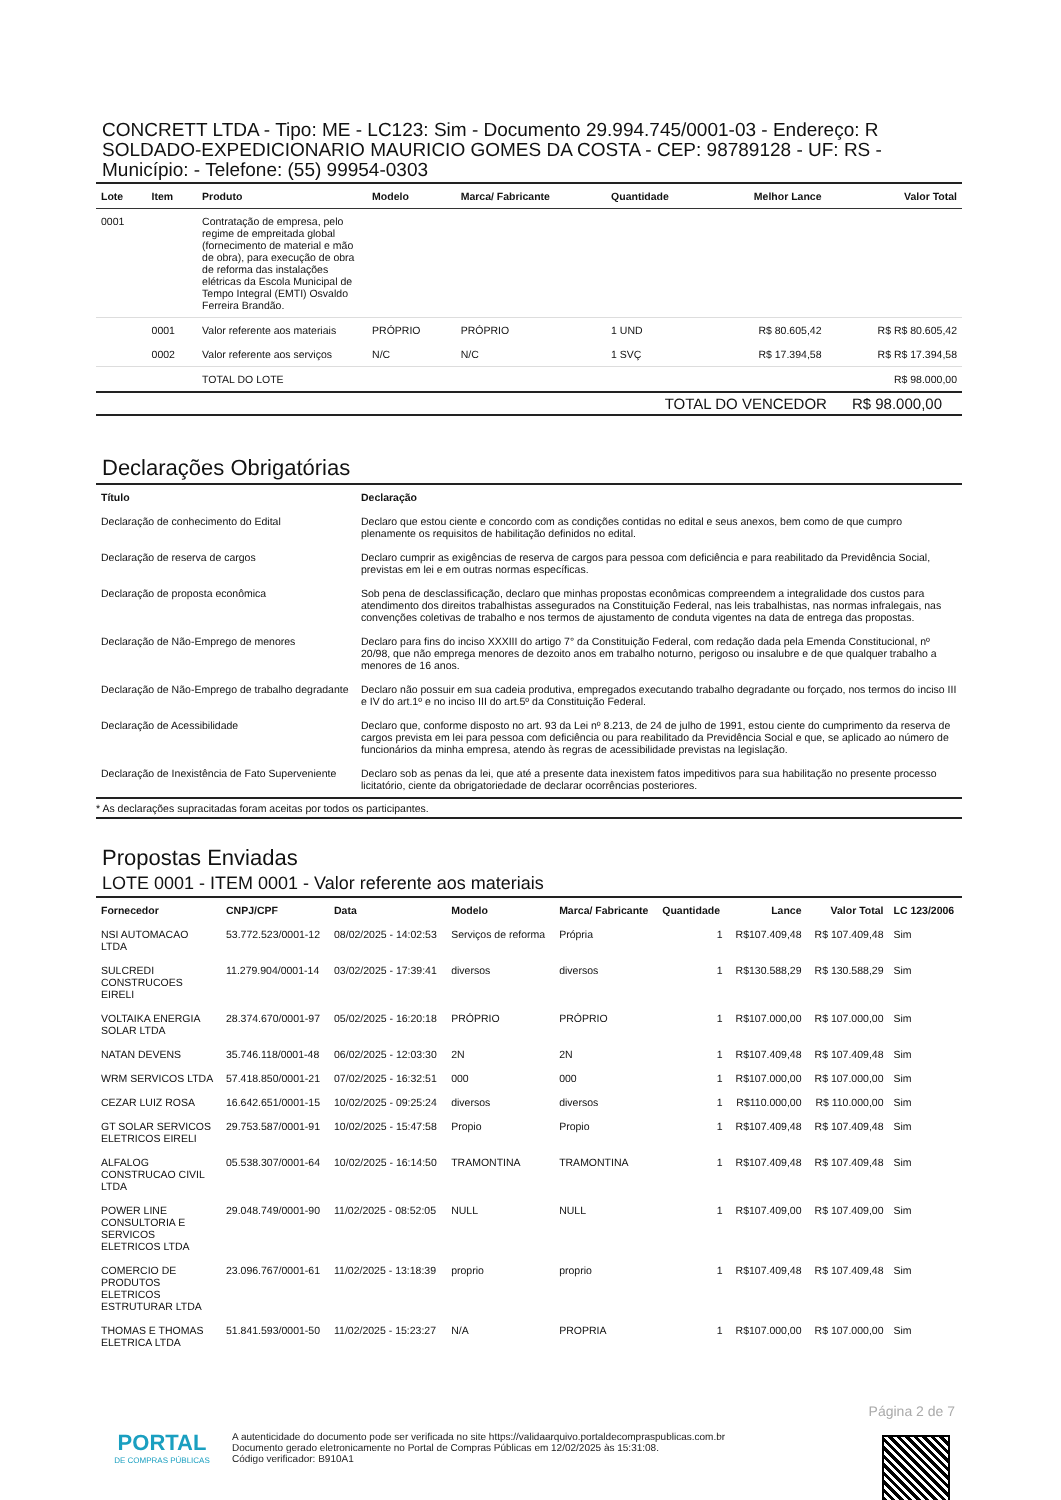CONCRETT LTDA - Tipo: ME - LC123: Sim - Documento 29.994.745/0001-03 - Endereço: R SOLDADO-EXPEDICIONARIO MAURICIO GOMES DA COSTA - CEP: 98789128 - UF: RS - Município: - Telefone: (55) 99954-0303
| Lote | Item | Produto | Modelo | Marca/ Fabricante | Quantidade | Melhor Lance | Valor Total |
| --- | --- | --- | --- | --- | --- | --- | --- |
| 0001 | | Contratação de empresa, pelo regime de empreitada global (fornecimento de material e mão de obra), para execução de obra de reforma das instalações elétricas da Escola Municipal de Tempo Integral (EMTI) Osvaldo Ferreira Brandão. | | | | | |
| | 0001 | Valor referente aos materiais | PRÓPRIO | PRÓPRIO | 1 UND | R$ 80.605,42 | R$ R$ 80.605,42 |
| | 0002 | Valor referente aos serviços | N/C | N/C | 1 SVÇ | R$ 17.394,58 | R$ R$ 17.394,58 |
| | | TOTAL DO LOTE | | | | | R$ 98.000,00 |
| TOTAL DO VENCEDOR R$ 98.000,00 | | | | | | | |
Declarações Obrigatórias
| Título | Declaração |
| --- | --- |
| Declaração de conhecimento do Edital | Declaro que estou ciente e concordo com as condições contidas no edital e seus anexos, bem como de que cumpro plenamente os requisitos de habilitação definidos no edital. |
| Declaração de reserva de cargos | Declaro cumprir as exigências de reserva de cargos para pessoa com deficiência e para reabilitado da Previdência Social, previstas em lei e em outras normas específicas. |
| Declaração de proposta econômica | Sob pena de desclassificação, declaro que minhas propostas econômicas compreendem a integralidade dos custos para atendimento dos direitos trabalhistas assegurados na Constituição Federal, nas leis trabalhistas, nas normas infralegais, nas convenções coletivas de trabalho e nos termos de ajustamento de conduta vigentes na data de entrega das propostas. |
| Declaração de Não-Emprego de menores | Declaro para fins do inciso XXXIII do artigo 7° da Constituição Federal, com redação dada pela Emenda Constitucional, nº 20/98, que não emprega menores de dezoito anos em trabalho noturno, perigoso ou insalubre e de que qualquer trabalho a menores de 16 anos. |
| Declaração de Não-Emprego de trabalho degradante | Declaro não possuir em sua cadeia produtiva, empregados executando trabalho degradante ou forçado, nos termos do inciso III e IV do art.1º e no inciso III do art.5º da Constituição Federal. |
| Declaração de Acessibilidade | Declaro que, conforme disposto no art. 93 da Lei nº 8.213, de 24 de julho de 1991, estou ciente do cumprimento da reserva de cargos prevista em lei para pessoa com deficiência ou para reabilitado da Previdência Social e que, se aplicado ao número de funcionários da minha empresa, atendo às regras de acessibilidade previstas na legislação. |
| Declaração de Inexistência de Fato Superveniente | Declaro sob as penas da lei, que até a presente data inexistem fatos impeditivos para sua habilitação no presente processo licitatório, ciente da obrigatoriedade de declarar ocorrências posteriores. |
| * As declarações supracitadas foram aceitas por todos os participantes. | |
Propostas Enviadas
LOTE 0001 - ITEM 0001 - Valor referente aos materiais
| Fornecedor | CNPJ/CPF | Data | Modelo | Marca/ Fabricante | Quantidade | Lance | Valor Total | LC 123/2006 |
| --- | --- | --- | --- | --- | --- | --- | --- | --- |
| NSI AUTOMACAO LTDA | 53.772.523/0001-12 | 08/02/2025 - 14:02:53 | Serviços de reforma | Própria | 1 | R$107.409,48 | R$ 107.409,48 | Sim |
| SULCREDI CONSTRUCOES EIRELI | 11.279.904/0001-14 | 03/02/2025 - 17:39:41 | diversos | diversos | 1 | R$130.588,29 | R$ 130.588,29 | Sim |
| VOLTAIKA ENERGIA SOLAR LTDA | 28.374.670/0001-97 | 05/02/2025 - 16:20:18 | PRÓPRIO | PRÓPRIO | 1 | R$107.000,00 | R$ 107.000,00 | Sim |
| NATAN DEVENS | 35.746.118/0001-48 | 06/02/2025 - 12:03:30 | 2N | 2N | 1 | R$107.409,48 | R$ 107.409,48 | Sim |
| WRM SERVICOS LTDA | 57.418.850/0001-21 | 07/02/2025 - 16:32:51 | 000 | 000 | 1 | R$107.000,00 | R$ 107.000,00 | Sim |
| CEZAR LUIZ ROSA | 16.642.651/0001-15 | 10/02/2025 - 09:25:24 | diversos | diversos | 1 | R$110.000,00 | R$ 110.000,00 | Sim |
| GT SOLAR SERVICOS ELETRICOS EIRELI | 29.753.587/0001-91 | 10/02/2025 - 15:47:58 | Propio | Propio | 1 | R$107.409,48 | R$ 107.409,48 | Sim |
| ALFALOG CONSTRUCAO CIVIL LTDA | 05.538.307/0001-64 | 10/02/2025 - 16:14:50 | TRAMONTINA | TRAMONTINA | 1 | R$107.409,48 | R$ 107.409,48 | Sim |
| POWER LINE CONSULTORIA E SERVICOS ELETRICOS LTDA | 29.048.749/0001-90 | 11/02/2025 - 08:52:05 | NULL | NULL | 1 | R$107.409,00 | R$ 107.409,00 | Sim |
| COMERCIO DE PRODUTOS ELETRICOS ESTRUTURAR LTDA | 23.096.767/0001-61 | 11/02/2025 - 13:18:39 | proprio | proprio | 1 | R$107.409,48 | R$ 107.409,48 | Sim |
| THOMAS E THOMAS ELETRICA LTDA | 51.841.593/0001-50 | 11/02/2025 - 15:23:27 | N/A | PROPRIA | 1 | R$107.000,00 | R$ 107.000,00 | Sim |
Página 2 de 7
PORTAL
DE COMPRAS PÚBLICAS
A autenticidade do documento pode ser verificada no site https://validaarquivo.portaldecompraspublicas.com.br
Documento gerado eletronicamente no Portal de Compras Públicas em 12/02/2025 às 15:31:08.
Código verificador: B910A1